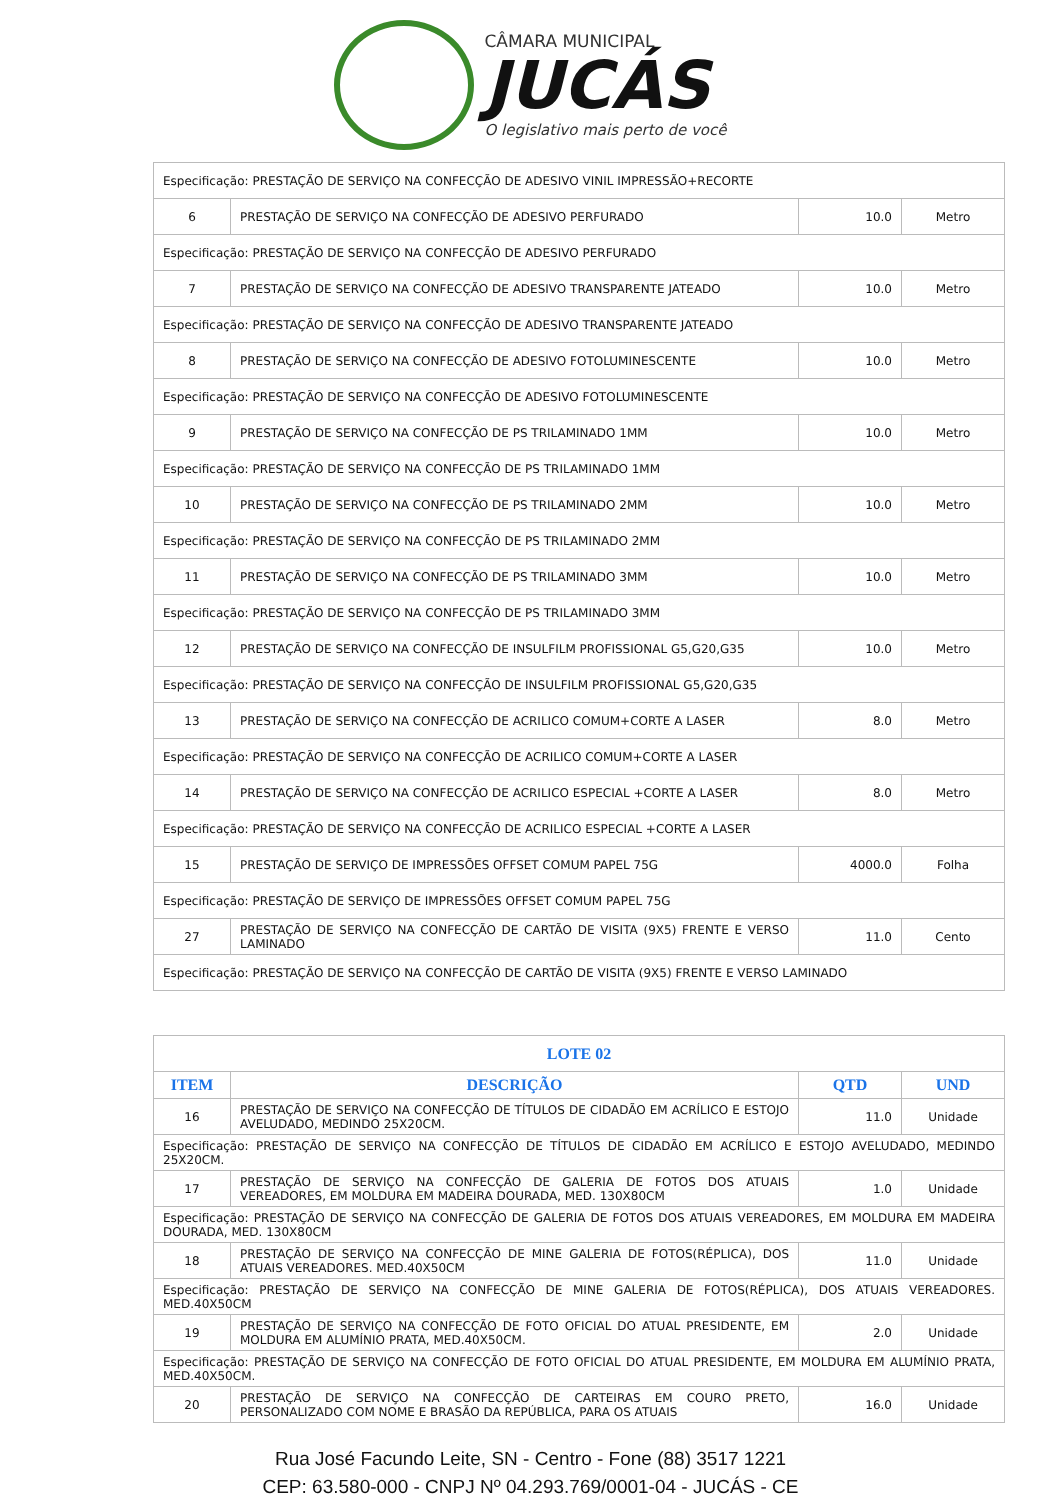CÂMARA MUNICIPAL
JUCÁS
O legislativo mais perto de você
| Especificação: PRESTAÇÃO DE SERVIÇO NA CONFECÇÃO DE ADESIVO VINIL IMPRESSÃO+RECORTE | | | |
| 6 | PRESTAÇÃO DE SERVIÇO NA CONFECÇÃO DE ADESIVO PERFURADO | 10.0 | Metro |
| Especificação: PRESTAÇÃO DE SERVIÇO NA CONFECÇÃO DE ADESIVO PERFURADO | | | |
| 7 | PRESTAÇÃO DE SERVIÇO NA CONFECÇÃO DE ADESIVO TRANSPARENTE JATEADO | 10.0 | Metro |
| Especificação: PRESTAÇÃO DE SERVIÇO NA CONFECÇÃO DE ADESIVO TRANSPARENTE JATEADO | | | |
| 8 | PRESTAÇÃO DE SERVIÇO NA CONFECÇÃO DE ADESIVO FOTOLUMINESCENTE | 10.0 | Metro |
| Especificação: PRESTAÇÃO DE SERVIÇO NA CONFECÇÃO DE ADESIVO FOTOLUMINESCENTE | | | |
| 9 | PRESTAÇÃO DE SERVIÇO NA CONFECÇÃO DE PS TRILAMINADO 1MM | 10.0 | Metro |
| Especificação: PRESTAÇÃO DE SERVIÇO NA CONFECÇÃO DE PS TRILAMINADO 1MM | | | |
| 10 | PRESTAÇÃO DE SERVIÇO NA CONFECÇÃO DE PS TRILAMINADO 2MM | 10.0 | Metro |
| Especificação: PRESTAÇÃO DE SERVIÇO NA CONFECÇÃO DE PS TRILAMINADO 2MM | | | |
| 11 | PRESTAÇÃO DE SERVIÇO NA CONFECÇÃO DE PS TRILAMINADO 3MM | 10.0 | Metro |
| Especificação: PRESTAÇÃO DE SERVIÇO NA CONFECÇÃO DE PS TRILAMINADO 3MM | | | |
| 12 | PRESTAÇÃO DE SERVIÇO NA CONFECÇÃO DE INSULFILM PROFISSIONAL G5,G20,G35 | 10.0 | Metro |
| Especificação: PRESTAÇÃO DE SERVIÇO NA CONFECÇÃO DE INSULFILM PROFISSIONAL G5,G20,G35 | | | |
| 13 | PRESTAÇÃO DE SERVIÇO NA CONFECÇÃO DE ACRILICO COMUM+CORTE A LASER | 8.0 | Metro |
| Especificação: PRESTAÇÃO DE SERVIÇO NA CONFECÇÃO DE ACRILICO COMUM+CORTE A LASER | | | |
| 14 | PRESTAÇÃO DE SERVIÇO NA CONFECÇÃO DE ACRILICO ESPECIAL +CORTE A LASER | 8.0 | Metro |
| Especificação: PRESTAÇÃO DE SERVIÇO NA CONFECÇÃO DE ACRILICO ESPECIAL +CORTE A LASER | | | |
| 15 | PRESTAÇÃO DE SERVIÇO DE IMPRESSÕES OFFSET COMUM PAPEL 75G | 4000.0 | Folha |
| Especificação: PRESTAÇÃO DE SERVIÇO DE IMPRESSÕES OFFSET COMUM PAPEL 75G | | | |
| 27 | PRESTAÇÃO DE SERVIÇO NA CONFECÇÃO DE CARTÃO DE VISITA (9X5) FRENTE E VERSO LAMINADO | 11.0 | Cento |
| Especificação: PRESTAÇÃO DE SERVIÇO NA CONFECÇÃO DE CARTÃO DE VISITA (9X5) FRENTE E VERSO LAMINADO | | | |
| LOTE 02 | | | |
| --- | --- | --- | --- |
| ITEM | DESCRIÇÃO | QTD | UND |
| 16 | PRESTAÇÃO DE SERVIÇO NA CONFECÇÃO DE TÍTULOS DE CIDADÃO EM ACRÍLICO E ESTOJO AVELUDADO, MEDINDO 25X20CM. | 11.0 | Unidade |
| Especificação: PRESTAÇÃO DE SERVIÇO NA CONFECÇÃO DE TÍTULOS DE CIDADÃO EM ACRÍLICO E ESTOJO AVELUDADO, MEDINDO 25X20CM. | | | |
| 17 | PRESTAÇÃO DE SERVIÇO NA CONFECÇÃO DE GALERIA DE FOTOS DOS ATUAIS VEREADORES, EM MOLDURA EM MADEIRA DOURADA, MED. 130X80CM | 1.0 | Unidade |
| Especificação: PRESTAÇÃO DE SERVIÇO NA CONFECÇÃO DE GALERIA DE FOTOS DOS ATUAIS VEREADORES, EM MOLDURA EM MADEIRA DOURADA, MED. 130X80CM | | | |
| 18 | PRESTAÇÃO DE SERVIÇO NA CONFECÇÃO DE MINE GALERIA DE FOTOS(RÉPLICA), DOS ATUAIS VEREADORES. MED.40X50CM | 11.0 | Unidade |
| Especificação: PRESTAÇÃO DE SERVIÇO NA CONFECÇÃO DE MINE GALERIA DE FOTOS(RÉPLICA), DOS ATUAIS VEREADORES. MED.40X50CM | | | |
| 19 | PRESTAÇÃO DE SERVIÇO NA CONFECÇÃO DE FOTO OFICIAL DO ATUAL PRESIDENTE, EM MOLDURA EM ALUMÍNIO PRATA, MED.40X50CM. | 2.0 | Unidade |
| Especificação: PRESTAÇÃO DE SERVIÇO NA CONFECÇÃO DE FOTO OFICIAL DO ATUAL PRESIDENTE, EM MOLDURA EM ALUMÍNIO PRATA, MED.40X50CM. | | | |
| 20 | PRESTAÇÃO DE SERVIÇO NA CONFECÇÃO DE CARTEIRAS EM COURO PRETO, PERSONALIZADO COM NOME E BRASÃO DA REPÚBLICA, PARA OS ATUAIS | 16.0 | Unidade |
Rua José Facundo Leite, SN - Centro - Fone (88) 3517 1221
CEP: 63.580-000 - CNPJ Nº 04.293.769/0001-04 - JUCÁS - CE